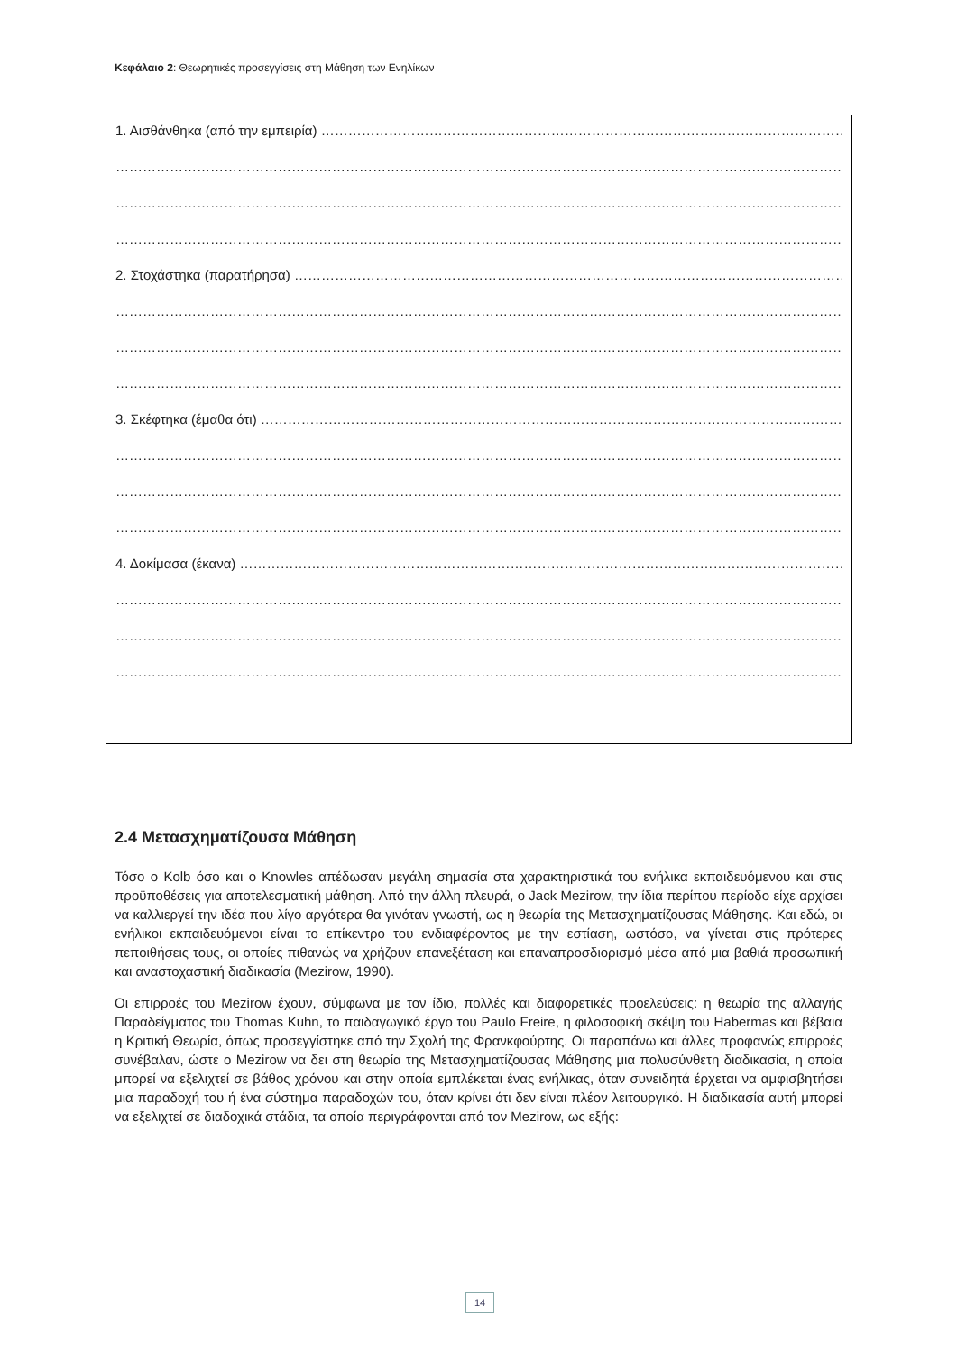Κεφάλαιο 2: Θεωρητικές προσεγγίσεις στη Μάθηση των Ενηλίκων
1. Αισθάνθηκα (από την εμπειρία) ……………………………………………………………………………………………………………
……………………………………………………………………………………………………………………………………………………
……………………………………………………………………………………………………………………………………………………
……………………………………………………………………………………………………………………………………………………
2. Στοχάστηκα (παρατήρησα) ……………………………………………………………………………………………………………
……………………………………………………………………………………………………………………………………………………
……………………………………………………………………………………………………………………………………………………
……………………………………………………………………………………………………………………………………………………
3. Σκέφτηκα (έμαθα ότι) ……………………………………………………………………………………………………………………
……………………………………………………………………………………………………………………………………………………
……………………………………………………………………………………………………………………………………………………
……………………………………………………………………………………………………………………………………………………
4. Δοκίμασα (έκανα) …………………………………………………………………………………………………………………………
……………………………………………………………………………………………………………………………………………………
……………………………………………………………………………………………………………………………………………………
……………………………………………………………………………………………………………………………………………………
2.4 Μετασχηματίζουσα Μάθηση
Τόσο ο Kolb όσο και ο Knowles απέδωσαν μεγάλη σημασία στα χαρακτηριστικά του ενήλικα εκπαιδευόμενου και στις προϋποθέσεις για αποτελεσματική μάθηση. Από την άλλη πλευρά, ο Jack Mezirow, την ίδια περίπου περίοδο είχε αρχίσει να καλλιεργεί την ιδέα που λίγο αργότερα θα γινόταν γνωστή, ως η θεωρία της Μετασχηματίζουσας Μάθησης. Και εδώ, οι ενήλικοι εκπαιδευόμενοι είναι το επίκεντρο του ενδιαφέροντος με την εστίαση, ωστόσο, να γίνεται στις πρότερες πεποιθήσεις τους, οι οποίες πιθανώς να χρήζουν επανεξέταση και επαναπροσδιορισμό μέσα από μια βαθιά προσωπική και αναστοχαστική διαδικασία (Mezirow, 1990).
Οι επιρροές του Mezirow έχουν, σύμφωνα με τον ίδιο, πολλές και διαφορετικές προελεύσεις: η θεωρία της αλλαγής Παραδείγματος του Thomas Kuhn, το παιδαγωγικό έργο του Paulo Freire, η φιλοσοφική σκέψη του Habermas και βέβαια η Κριτική Θεωρία, όπως προσεγγίστηκε από την Σχολή της Φρανκφούρτης. Οι παραπάνω και άλλες προφανώς επιρροές συνέβαλαν, ώστε ο Mezirow να δει στη θεωρία της Μετασχηματίζουσας Μάθησης μια πολυσύνθετη διαδικασία, η οποία μπορεί να εξελιχτεί σε βάθος χρόνου και στην οποία εμπλέκεται ένας ενήλικας, όταν συνειδητά έρχεται να αμφισβητήσει μια παραδοχή του ή ένα σύστημα παραδοχών του, όταν κρίνει ότι δεν είναι πλέον λειτουργικό. Η διαδικασία αυτή μπορεί να εξελιχτεί σε διαδοχικά στάδια, τα οποία περιγράφονται από τον Mezirow, ως εξής:
14